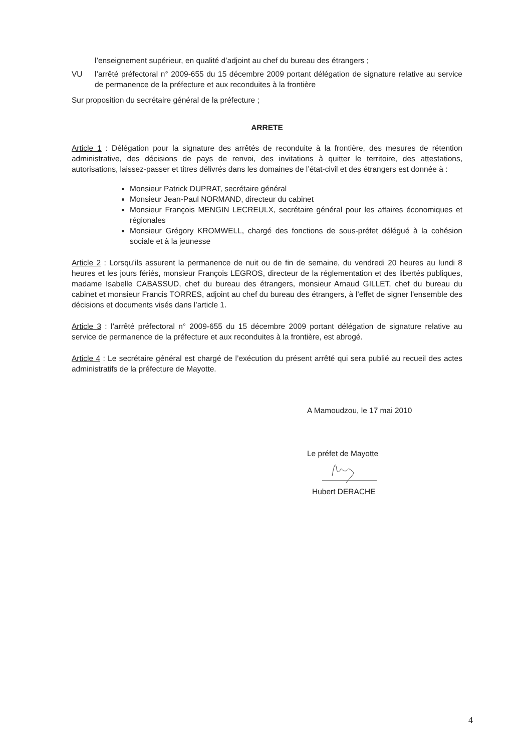l’enseignement supérieur, en qualité d’adjoint au chef du bureau des étrangers ;
VU l’arrêté préfectoral n° 2009-655 du 15 décembre 2009 portant délégation de signature relative au service de permanence de la préfecture et aux reconduites à la frontière
Sur proposition du secrétaire général de la préfecture ;
ARRETE
Article 1 : Délégation pour la signature des arrêtés de reconduite à la frontière, des mesures de rétention administrative, des décisions de pays de renvoi, des invitations à quitter le territoire, des attestations, autorisations, laissez-passer et titres délivrés dans les domaines de l’état-civil et des étrangers est donnée à :
Monsieur Patrick DUPRAT, secrétaire général
Monsieur Jean-Paul NORMAND, directeur du cabinet
Monsieur François MENGIN LECREULX, secrétaire général pour les affaires économiques et régionales
Monsieur Grégory KROMWELL, chargé des fonctions de sous-préfet délégué à la cohésion sociale et à la jeunesse
Article 2 : Lorsqu’ils assurent la permanence de nuit ou de fin de semaine, du vendredi 20 heures au lundi 8 heures et les jours fériés, monsieur François LEGROS, directeur de la réglementation et des libertés publiques, madame Isabelle CABASSUD, chef du bureau des étrangers, monsieur Arnaud GILLET, chef du bureau du cabinet et monsieur Francis TORRES, adjoint au chef du bureau des étrangers, à l’effet de signer l'ensemble des décisions et documents visés dans l’article 1.
Article 3 : l’arrêté préfectoral n° 2009-655 du 15 décembre 2009 portant délégation de signature relative au service de permanence de la préfecture et aux reconduites à la frontière, est abrogé.
Article 4 : Le secrétaire général est chargé de l’exécution du présent arrêté qui sera publié au recueil des actes administratifs de la préfecture de Mayotte.
A Mamoudzou, le 17 mai 2010
Le préfet de Mayotte
Hubert DERACHE
4